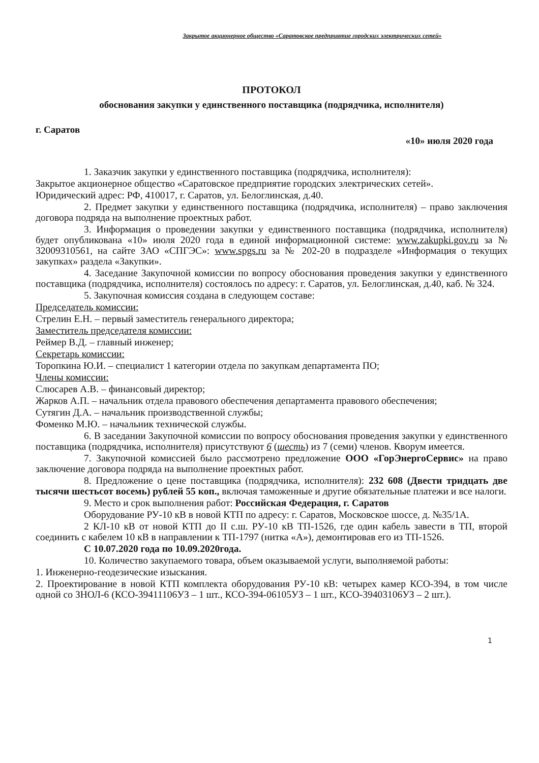Закрытое акционерное общество «Саратовское предприятие городских электрических сетей»
ПРОТОКОЛ
обоснования закупки у единственного поставщика (подрядчика, исполнителя)
г. Саратов «10» июля 2020 года
1. Заказчик закупки у единственного поставщика (подрядчика, исполнителя):
Закрытое акционерное общество «Саратовское предприятие городских электрических сетей».
Юридический адрес: РФ, 410017, г. Саратов, ул. Белоглинская, д.40.
2. Предмет закупки у единственного поставщика (подрядчика, исполнителя) – право заключения договора подряда на выполнение проектных работ.
3. Информация о проведении закупки у единственного поставщика (подрядчика, исполнителя) будет опубликована «10» июля 2020 года в единой информационной системе: www.zakupki.gov.ru за № 32009310561, на сайте ЗАО «СПГЭС»: www.spgs.ru за № 202-20 в подразделе «Информация о текущих закупках» раздела «Закупки».
4. Заседание Закупочной комиссии по вопросу обоснования проведения закупки у единственного поставщика (подрядчика, исполнителя) состоялось по адресу: г. Саратов, ул. Белоглинская, д.40, каб. № 324.
5. Закупочная комиссия создана в следующем составе:
Председатель комиссии:
Стрелин Е.Н. – первый заместитель генерального директора;
Заместитель председателя комиссии:
Реймер В.Д. – главный инженер;
Секретарь комиссии:
Торопкина Ю.И. – специалист 1 категории отдела по закупкам департамента ПО;
Члены комиссии:
Слюсарев А.В. – финансовый директор;
Жарков А.П. – начальник отдела правового обеспечения департамента правового обеспечения;
Сутягин Д.А. – начальник производственной службы;
Фоменко М.Ю. – начальник технической службы.
6. В заседании Закупочной комиссии по вопросу обоснования проведения закупки у единственного поставщика (подрядчика, исполнителя) присутствуют 6 (шесть) из 7 (семи) членов. Кворум имеется.
7. Закупочной комиссией было рассмотрено предложение ООО «ГорЭнергоСервис» на право заключение договора подряда на выполнение проектных работ.
8. Предложение о цене поставщика (подрядчика, исполнителя): 232 608 (Двести тридцать две тысячи шестьсот восемь) рублей 55 коп., включая таможенные и другие обязательные платежи и все налоги.
9. Место и срок выполнения работ: Российская Федерация, г. Саратов
Оборудование РУ-10 кВ в новой КТП по адресу: г. Саратов, Московское шоссе, д. №35/1А.
2 КЛ-10 кВ от новой КТП до II с.ш. РУ-10 кВ ТП-1526, где один кабель завести в ТП, второй соединить с кабелем 10 кВ в направлении к ТП-1797 (нитка «А»), демонтировав его из ТП-1526.
С 10.07.2020 года по 10.09.2020года.
10. Количество закупаемого товара, объем оказываемой услуги, выполняемой работы:
1. Инженерно-геодезические изыскания.
2. Проектирование в новой КТП комплекта оборудования РУ-10 кВ: четырех камер КСО-394, в том числе одной со ЗНОЛ-6 (КСО-39411106УЗ – 1 шт., КСО-394-06105УЗ – 1 шт., КСО-39403106УЗ – 2 шт.).
1